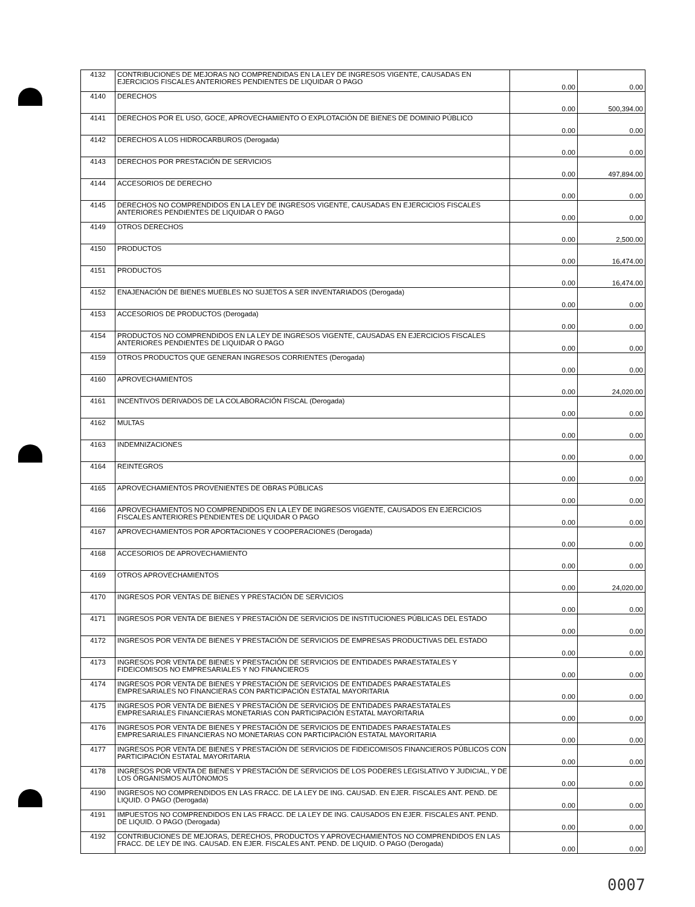| 4132 | CONTRIBUCIONES DE MEJORAS NO COMPRENDIDAS EN LA LEY DE INGRESOS VIGENTE, CAUSADAS EN EJERCICIOS FISCALES ANTERIORES PENDIENTES DE LIQUIDAR O PAGO | 0.00 | 0.00 |
| 4140 | DERECHOS | 0.00 | 500,394.00 |
| 4141 | DERECHOS POR EL USO, GOCE, APROVECHAMIENTO O EXPLOTACIÓN DE BIENES DE DOMINIO PÚBLICO | 0.00 | 0.00 |
| 4142 | DERECHOS A LOS HIDROCARBUROS (Derogada) | 0.00 | 0.00 |
| 4143 | DERECHOS POR PRESTACIÓN DE SERVICIOS | 0.00 | 497,894.00 |
| 4144 | ACCESORIOS DE DERECHO | 0.00 | 0.00 |
| 4145 | DERECHOS NO COMPRENDIDOS EN LA LEY DE INGRESOS VIGENTE, CAUSADAS EN EJERCICIOS FISCALES ANTERIORES PENDIENTES DE LIQUIDAR O PAGO | 0.00 | 0.00 |
| 4149 | OTROS DERECHOS | 0.00 | 2,500.00 |
| 4150 | PRODUCTOS | 0.00 | 16,474.00 |
| 4151 | PRODUCTOS | 0.00 | 16,474.00 |
| 4152 | ENAJENACIÓN DE BIENES MUEBLES NO SUJETOS A SER INVENTARIADOS (Derogada) | 0.00 | 0.00 |
| 4153 | ACCESORIOS DE PRODUCTOS (Derogada) | 0.00 | 0.00 |
| 4154 | PRODUCTOS NO COMPRENDIDOS EN LA LEY DE INGRESOS VIGENTE, CAUSADAS EN EJERCICIOS FISCALES ANTERIORES PENDIENTES DE LIQUIDAR O PAGO | 0.00 | 0.00 |
| 4159 | OTROS PRODUCTOS QUE GENERAN INGRESOS CORRIENTES (Derogada) | 0.00 | 0.00 |
| 4160 | APROVECHAMIENTOS | 0.00 | 24,020.00 |
| 4161 | INCENTIVOS DERIVADOS DE LA COLABORACIÓN FISCAL (Derogada) | 0.00 | 0.00 |
| 4162 | MULTAS | 0.00 | 0.00 |
| 4163 | INDEMNIZACIONES | 0.00 | 0.00 |
| 4164 | REINTEGROS | 0.00 | 0.00 |
| 4165 | APROVECHAMIENTOS PROVENIENTES DE OBRAS PÚBLICAS | 0.00 | 0.00 |
| 4166 | APROVECHAMIENTOS NO COMPRENDIDOS EN LA LEY DE INGRESOS VIGENTE, CAUSADOS EN EJERCICIOS FISCALES ANTERIORES PENDIENTES DE LIQUIDAR O PAGO | 0.00 | 0.00 |
| 4167 | APROVECHAMIENTOS POR APORTACIONES Y COOPERACIONES (Derogada) | 0.00 | 0.00 |
| 4168 | ACCESORIOS DE APROVECHAMIENTO | 0.00 | 0.00 |
| 4169 | OTROS APROVECHAMIENTOS | 0.00 | 24,020.00 |
| 4170 | INGRESOS POR VENTAS DE BIENES Y PRESTACIÓN DE SERVICIOS | 0.00 | 0.00 |
| 4171 | INGRESOS POR VENTA DE BIENES Y PRESTACIÓN DE SERVICIOS DE INSTITUCIONES PÚBLICAS DEL ESTADO | 0.00 | 0.00 |
| 4172 | INGRESOS POR VENTA DE BIENES Y PRESTACIÓN DE SERVICIOS DE EMPRESAS PRODUCTIVAS DEL ESTADO | 0.00 | 0.00 |
| 4173 | INGRESOS POR VENTA DE BIENES Y PRESTACIÓN DE SERVICIOS DE ENTIDADES PARAESTATALES Y FIDEICOMISOS NO EMPRESARIALES Y NO FINANCIEROS | 0.00 | 0.00 |
| 4174 | INGRESOS POR VENTA DE BIENES Y PRESTACIÓN DE SERVICIOS DE ENTIDADES PARAESTATALES EMPRESARIALES NO FINANCIERAS CON PARTICIPACIÓN ESTATAL MAYORITARIA | 0.00 | 0.00 |
| 4175 | INGRESOS POR VENTA DE BIENES Y PRESTACIÓN DE SERVICIOS DE ENTIDADES PARAESTATALES EMPRESARIALES FINANCIERAS MONETARIAS CON PARTICIPACIÓN ESTATAL MAYORITARIA | 0.00 | 0.00 |
| 4176 | INGRESOS POR VENTA DE BIENES Y PRESTACIÓN DE SERVICIOS DE ENTIDADES PARAESTATALES EMPRESARIALES FINANCIERAS NO MONETARIAS CON PARTICIPACIÓN ESTATAL MAYORITARIA | 0.00 | 0.00 |
| 4177 | INGRESOS POR VENTA DE BIENES Y PRESTACIÓN DE SERVICIOS DE FIDEICOMISOS FINANCIEROS PÚBLICOS CON PARTICIPACIÓN ESTATAL MAYORITARIA | 0.00 | 0.00 |
| 4178 | INGRESOS POR VENTA DE BIENES Y PRESTACIÓN DE SERVICIOS DE LOS PODERES LEGISLATIVO Y JUDICIAL, Y DE LOS ÓRGANISMOS AUTÓNOMOS | 0.00 | 0.00 |
| 4190 | INGRESOS NO COMPRENDIDOS EN LAS FRACC. DE LA LEY DE ING. CAUSAD. EN EJER. FISCALES ANT. PEND. DE LIQUID. O PAGO (Derogada) | 0.00 | 0.00 |
| 4191 | IMPUESTOS NO COMPRENDIDOS EN LAS FRACC. DE LA LEY DE ING. CAUSADOS EN EJER. FISCALES ANT. PEND. DE LIQUID. O PAGO (Derogada) | 0.00 | 0.00 |
| 4192 | CONTRIBUCIONES DE MEJORAS, DERECHOS, PRODUCTOS Y APROVECHAMIENTOS NO COMPRENDIDOS EN LAS FRACC. DE LEY DE ING. CAUSAD. EN EJER. FISCALES ANT. PEND. DE LIQUID. O PAGO (Derogada) | 0.00 | 0.00 |
0007